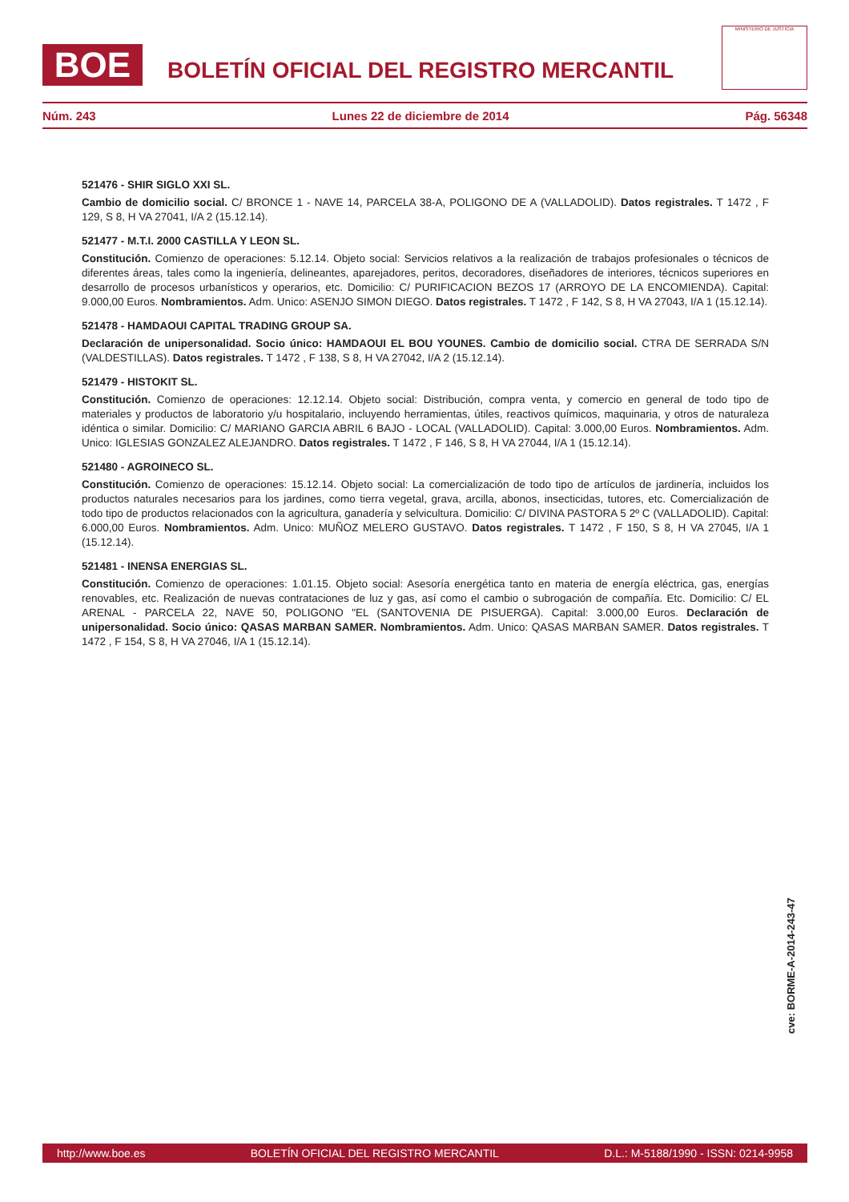BOE
BOLETÍN OFICIAL DEL REGISTRO MERCANTIL
MINISTERIO DE JUSTICIA
Núm. 243 Lunes 22 de diciembre de 2014 Pág. 56348
521476 - SHIR SIGLO XXI SL.
Cambio de domicilio social. C/ BRONCE 1 - NAVE 14, PARCELA 38-A, POLIGONO DE A (VALLADOLID). Datos registrales. T 1472 , F 129, S 8, H VA 27041, I/A 2 (15.12.14).
521477 - M.T.I. 2000 CASTILLA Y LEON SL.
Constitución. Comienzo de operaciones: 5.12.14. Objeto social: Servicios relativos a la realización de trabajos profesionales o técnicos de diferentes áreas, tales como la ingeniería, delineantes, aparejadores, peritos, decoradores, diseñadores de interiores, técnicos superiores en desarrollo de procesos urbanísticos y operarios, etc. Domicilio: C/ PURIFICACION BEZOS 17 (ARROYO DE LA ENCOMIENDA). Capital: 9.000,00 Euros. Nombramientos. Adm. Unico: ASENJO SIMON DIEGO. Datos registrales. T 1472 , F 142, S 8, H VA 27043, I/A 1 (15.12.14).
521478 - HAMDAOUI CAPITAL TRADING GROUP SA.
Declaración de unipersonalidad. Socio único: HAMDAOUI EL BOU YOUNES. Cambio de domicilio social. CTRA DE SERRADA S/N (VALDESTILLAS). Datos registrales. T 1472 , F 138, S 8, H VA 27042, I/A 2 (15.12.14).
521479 - HISTOKIT SL.
Constitución. Comienzo de operaciones: 12.12.14. Objeto social: Distribución, compra venta, y comercio en general de todo tipo de materiales y productos de laboratorio y/u hospitalario, incluyendo herramientas, útiles, reactivos químicos, maquinaria, y otros de naturaleza idéntica o similar. Domicilio: C/ MARIANO GARCIA ABRIL 6 BAJO - LOCAL (VALLADOLID). Capital: 3.000,00 Euros. Nombramientos. Adm. Unico: IGLESIAS GONZALEZ ALEJANDRO. Datos registrales. T 1472 , F 146, S 8, H VA 27044, I/A 1 (15.12.14).
521480 - AGROINECO SL.
Constitución. Comienzo de operaciones: 15.12.14. Objeto social: La comercialización de todo tipo de artículos de jardinería, incluidos los productos naturales necesarios para los jardines, como tierra vegetal, grava, arcilla, abonos, insecticidas, tutores, etc. Comercialización de todo tipo de productos relacionados con la agricultura, ganadería y selvicultura. Domicilio: C/ DIVINA PASTORA 5 2º C (VALLADOLID). Capital: 6.000,00 Euros. Nombramientos. Adm. Unico: MUÑOZ MELERO GUSTAVO. Datos registrales. T 1472 , F 150, S 8, H VA 27045, I/A 1 (15.12.14).
521481 - INENSA ENERGIAS SL.
Constitución. Comienzo de operaciones: 1.01.15. Objeto social: Asesoría energética tanto en materia de energía eléctrica, gas, energías renovables, etc. Realización de nuevas contrataciones de luz y gas, así como el cambio o subrogación de compañía. Etc. Domicilio: C/ EL ARENAL - PARCELA 22, NAVE 50, POLIGONO "EL (SANTOVENIA DE PISUERGA). Capital: 3.000,00 Euros. Declaración de unipersonalidad. Socio único: QASAS MARBAN SAMER. Nombramientos. Adm. Unico: QASAS MARBAN SAMER. Datos registrales. T 1472 , F 154, S 8, H VA 27046, I/A 1 (15.12.14).
cve: BORME-A-2014-243-47
http://www.boe.es BOLETÍN OFICIAL DEL REGISTRO MERCANTIL D.L.: M-5188/1990 - ISSN: 0214-9958